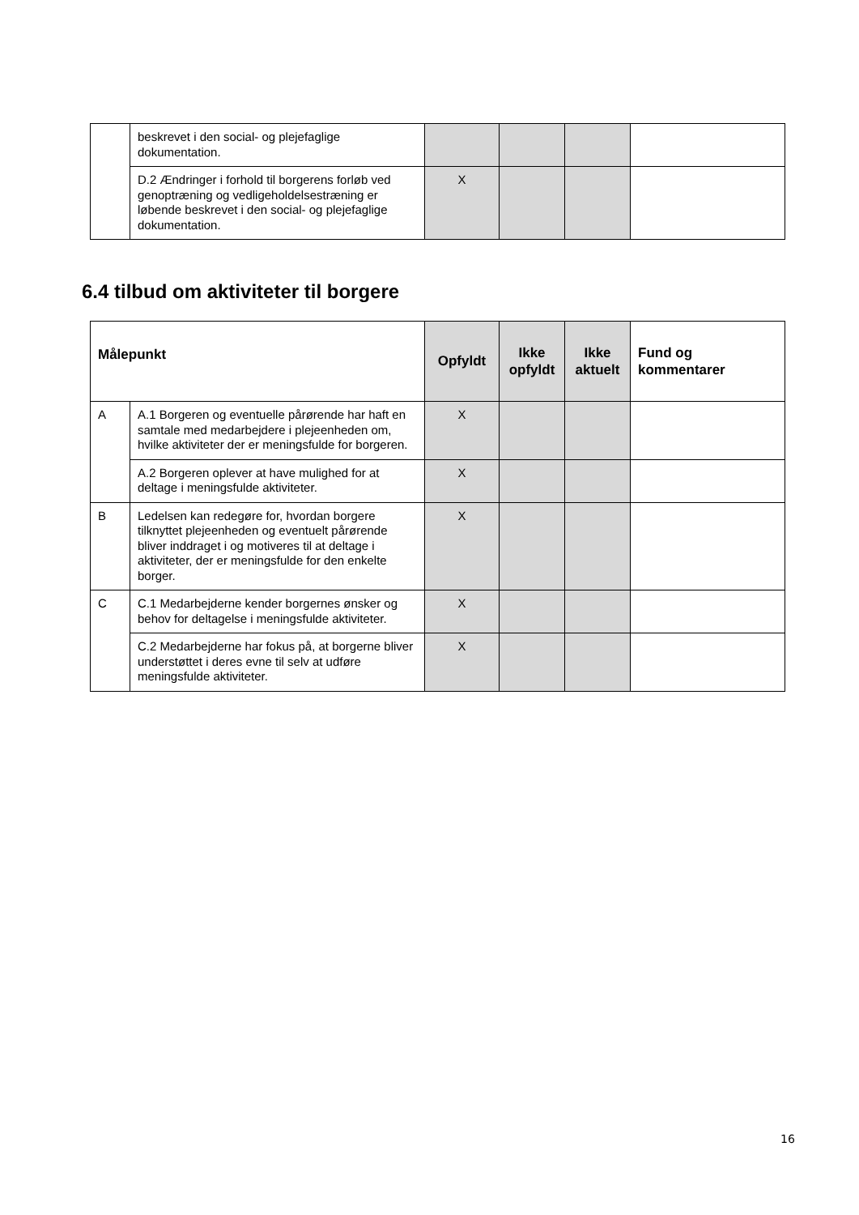| | beskrevet i den social- og plejefaglige dokumentation. | | | | |
| | D.2 Ændringer i forhold til borgerens forløb ved genoptræning og vedligeholdelsestræning er løbende beskrevet i den social- og plejefaglige dokumentation. | X | | | |
6.4 tilbud om aktiviteter til borgere
| Målepunkt | | Opfyldt | Ikke opfyldt | Ikke aktuelt | Fund og kommentarer |
| --- | --- | --- | --- | --- | --- |
| A | A.1 Borgeren og eventuelle pårørende har haft en samtale med medarbejdere i plejeenheden om, hvilke aktiviteter der er meningsfulde for borgeren. | X | | | |
| | A.2 Borgeren oplever at have mulighed for at deltage i meningsfulde aktiviteter. | X | | | |
| B | Ledelsen kan redegøre for, hvordan borgere tilknyttet plejeenheden og eventuelt pårørende bliver inddraget i og motiveres til at deltage i aktiviteter, der er meningsfulde for den enkelte borger. | X | | | |
| C | C.1 Medarbejderne kender borgernes ønsker og behov for deltagelse i meningsfulde aktiviteter. | X | | | |
| | C.2 Medarbejderne har fokus på, at borgerne bliver understøttet i deres evne til selv at udføre meningsfulde aktiviteter. | X | | | |
16